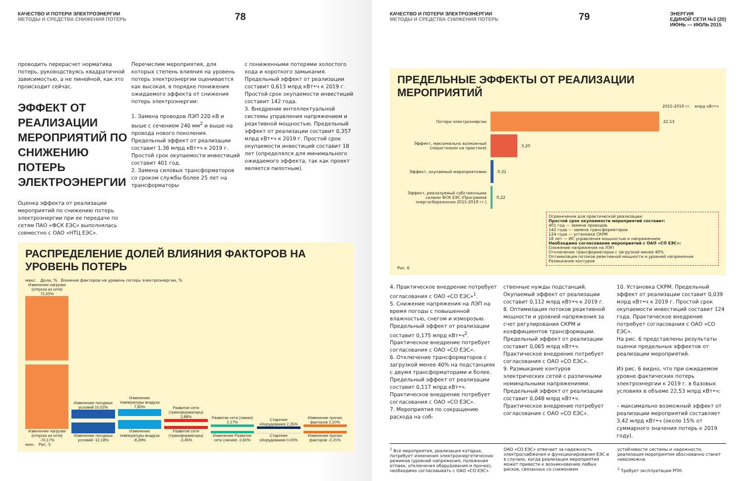КАЧЕСТВО И ПОТЕРИ ЭЛЕКТРОЭНЕРГИИ
МЕТОДЫ И СРЕДСТВА СНИЖЕНИЯ ПОТЕРЬ
78
проводить перерасчет норматива потерь, руководствуясь квадратичной зависимостью, а не линейной, как это происходит сейчас.
ЭФФЕКТ ОТ РЕАЛИЗАЦИИ МЕРОПРИЯТИЙ ПО СНИЖЕНИЮ ПОТЕРЬ ЭЛЕКТРОЭНЕРГИИ
Оценка эффекта от реализации мероприятий по снижению потерь электроэнергии при ее передаче по сетям ПАО «ФСК ЕЭС» выполнялась совместно с ОАО «НТЦ ЕЭС».
Перечислим мероприятия, для которых степень влияния на уровень потерь электроэнергии оценивается как высокая, в порядке понижения ожидаемого эффекта от снижения потерь электроэнергии:
1. Замена проводов ЛЭП 220 кВ и выше с сечением 240 мм<sup>2</sup> и выше на провода нового поколения. Предельный эффект от реализации составит 1,38 млрд кВт•ч к 2019 г. Простой срок окупаемости инвестиций составит 401 год.
2. Замена силовых трансформаторов со сроком службы более 25 лет на трансформаторы
с пониженными потерями холостого хода и короткого замыкания. Предельный эффект от реализации составит 0,613 млрд кВт•ч к 2019 г. Простой срок окупаемости инвестиций составит 142 года.
3. Внедрение интеллектуальной системы управления напряжением и реактивной мощностью. Предельный эффект от реализации составит 0,357 млрд кВт•ч к 2019 г. Простой срок окупаемости инвестиций составит 18 лет (определялся для минимального ожидаемого эффекта, так как проект является пилотным).
РАСПРЕДЕЛЕНИЕ ДОЛЕЙ ВЛИЯНИЯ ФАКТОРОВ НА УРОВЕНЬ ПОТЕРЬ
макс. Доли, % Влияние факторов на уровень потерь электроэнергии, %
Изменение нагрузки (отпуска из сети) 72,65%
Изменение нагрузки (отпуска из сети) -70,17%
Изменение погодных условий 10,02%
Изменение погодных условий -12,18%
Изменение температуры воздуха 7,83%
Изменение температуры воздуха -9,39%
Развитие сети (трансформаторы) 2,88%
Развитие сети (трансформаторы) -3,45%
Развитие сети (линии) 2,17%
Изменение Развитие сети (линии) -2,60%
Старение оборудования 2,35%
Старение оборудования 0,00%
Изменение прочих факторов 2,10%
Изменение прочих факторов -2,21%
мин. Рис. 5
КАЧЕСТВО И ПОТЕРИ ЭЛЕКТРОЭНЕРГИИ
МЕТОДЫ И СРЕДСТВА СНИЖЕНИЯ ПОТЕРЬ
79
ЭНЕРГИЯ
ЕДИНОЙ СЕТИ №3 (20)
ИЮНЬ — ИЮЛЬ 2015
ПРЕДЕЛЬНЫЕ ЭФФЕКТЫ ОТ РЕАЛИЗАЦИИ МЕРОПРИЯТИЙ
2015-2019 гг. млрд кВт•ч
Потери электроэнергии 22,53
Эффект, максимально возможный (недостижим на практике) 3,20
Эффект, окупаемый мероприятиями 0,31
Эффект, реализуемый собственными силами ФСК ЕЭС (Программа энергосбережения 2015-2019 гг.) 0,22
Ограничения для практической реализации:
Простой срок окупаемости мероприятий составит:
401 год — замена проводов
142 года — замена трансформаторов
124 года — установка СКРМ
18 лет — ИС управления мощностью и напряжением
Необходимо согласование мероприятий с ОАО «СО ЕЭС»:
Снижение напряжения на ЛЭП
Отключение трансформаторов с загрузкой менее 40%
Оптимизация потоков реактивной мощности и уровней напряжения
Размыкание контуров
Рис. 6
4. Практическое внедрение потребует согласования с ОАО «СО ЕЭС»<sup>1</sup>.
5. Снижение напряжения на ЛЭП на время погоды с повышенной влажностью, снегом и изморозью. Предельный эффект от реализации составит 0,175 млрд кВт•ч<sup>2</sup>. Практическое внедрение потребует согласования с ОАО «СО ЕЭС».
6. Отключение трансформаторов с загрузкой менее 40% на подстанциях с двумя трансформаторами и более. Предельный эффект от реализации составит 0,117 млрд кВт•ч. Практическое внедрение потребует согласования с ОАО «СО ЕЭС».
7. Мероприятия по сокращению расхода на соб-
ственные нужды подстанций. Окупаемый эффект от реализации составит 0,112 млрд кВт•ч к 2019 г.
8. Оптимизация потоков реактивной мощности и уровней напряжения за счет регулирования СКРМ и коэффициентов трансформации. Предельный эффект от реализации составит 0,065 млрд кВт•ч. Практическое внедрение потребует согласования с ОАО «СО ЕЭС».
9. Размыкание контуров электрических сетей с различными номинальными напряжениями. Предельный эффект от реализации составит 0,048 млрд кВт•ч. Практическое внедрение потребует согласования с ОАО «СО ЕЭС».
10. Установка СКРМ. Предельный эффект от реализации составит 0,039 млрд кВт•ч к 2019 г. Простой срок окупаемости инвестиций составит 124 года. Практическое внедрение потребует согласования с ОАО «СО ЕЭС».
На рис. 6 представлены результаты оценки предельных эффектов от реализации мероприятий.
Из рис. 6 видно, что при ожидаемом уровне фактических потерь электроэнергии к 2019 г. в базовых условиях в объеме 22,53 млрд кВт•ч:
– максимально возможный эффект от реализации мероприятий составляет 3,42 млрд кВт•ч (около 15% от суммарного значения потерь к 2019 году).
<sup>1</sup> Все мероприятия, реализация которых, потребует изменения электроэнергетических режимов (уровней напряжения, положения отпаек, отключения оборудования и прочее), необходимо согласовывать с ОАО «СО ЕЭС».
ОАО «СО ЕЭС» отвечает за надежность электроснабжения и функционирования ЕЭС и в случаях, когда реализация мероприятия может привести к возникновению любых рисков, связанных со снижением
устойчивости системы и надежности, реализация мероприятия обоснованно станет невозможна.
<sup>2</sup> Требует эксплуатации РПН.